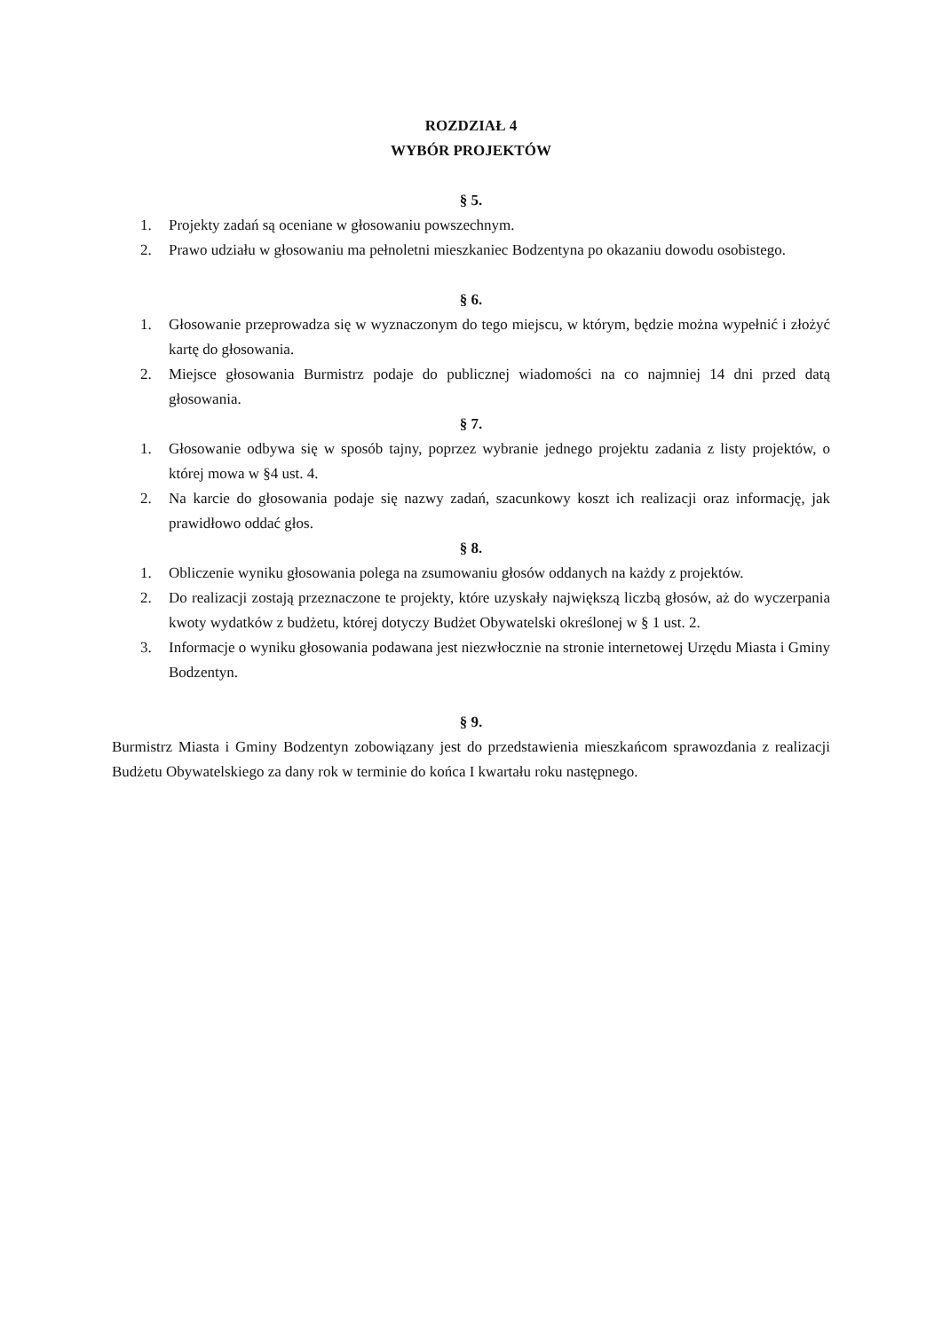ROZDZIAŁ 4
WYBÓR PROJEKTÓW
§ 5.
1. Projekty zadań są oceniane w głosowaniu powszechnym.
2. Prawo udziału w głosowaniu ma pełnoletni mieszkaniec Bodzentyna po okazaniu dowodu osobistego.
§ 6.
1. Głosowanie przeprowadza się w wyznaczonym do tego miejscu, w którym, będzie można wypełnić i złożyć kartę do głosowania.
2. Miejsce głosowania Burmistrz podaje do publicznej wiadomości na co najmniej 14 dni przed datą głosowania.
§ 7.
1. Głosowanie odbywa się w sposób tajny, poprzez wybranie jednego projektu zadania z listy projektów, o której mowa w §4 ust. 4.
2. Na karcie do głosowania podaje się nazwy zadań, szacunkowy koszt ich realizacji oraz informację, jak prawidłowo oddać głos.
§ 8.
1. Obliczenie wyniku głosowania polega na zsumowaniu głosów oddanych na każdy z projektów.
2. Do realizacji zostają przeznaczone te projekty, które uzyskały największą liczbą głosów, aż do wyczerpania kwoty wydatków z budżetu, której dotyczy Budżet Obywatelski określonej w § 1 ust. 2.
3. Informacje o wyniku głosowania podawana jest niezwłocznie na stronie internetowej Urzędu Miasta i Gminy Bodzentyn.
§ 9.
Burmistrz Miasta i Gminy Bodzentyn zobowiązany jest do przedstawienia mieszkańcom sprawozdania z realizacji Budżetu Obywatelskiego za dany rok w terminie do końca I kwartału roku następnego.